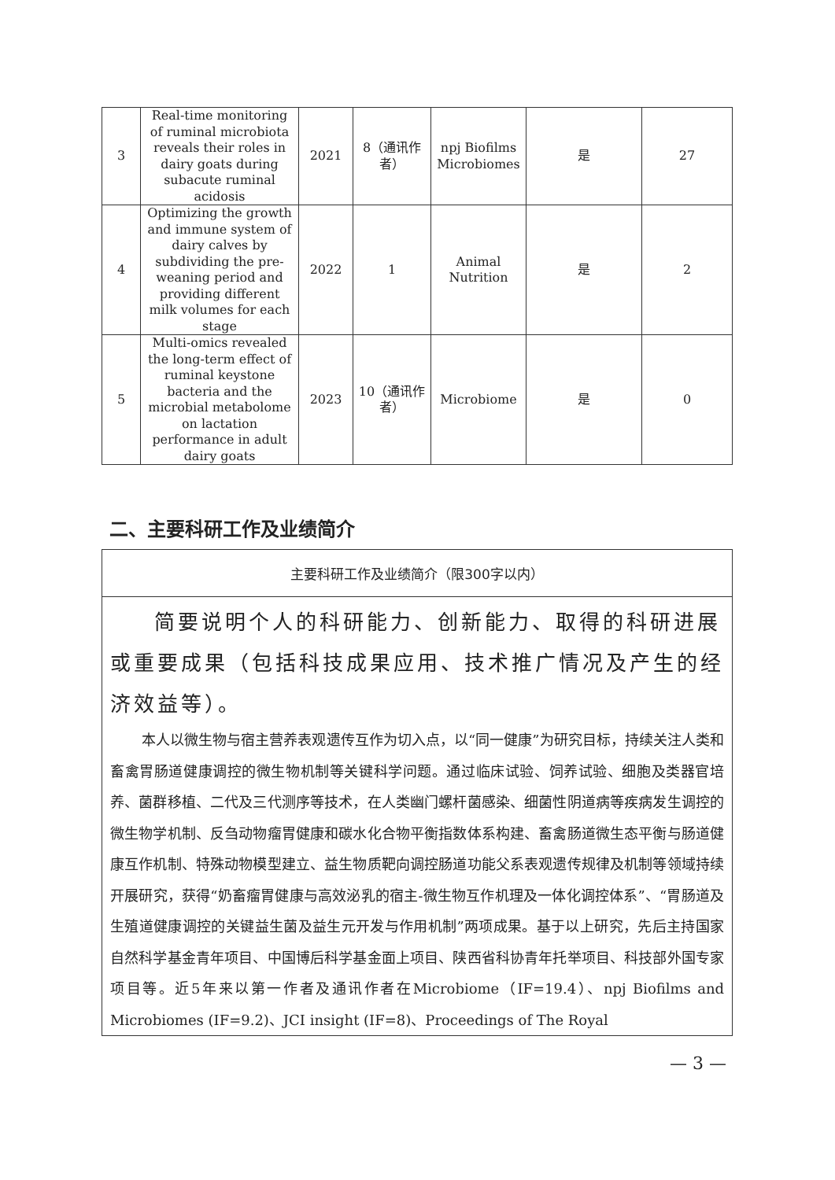| 3 | Real-time monitoring of ruminal microbiota reveals their roles in dairy goats during subacute ruminal acidosis | 2021 | 8（通讯作者） | npj Biofilms Microbiomes | 是 | 27 |
| 4 | Optimizing the growth and immune system of dairy calves by subdividing the pre-weaning period and providing different milk volumes for each stage | 2022 | 1 | Animal Nutrition | 是 | 2 |
| 5 | Multi-omics revealed the long-term effect of ruminal keystone bacteria and the microbial metabolome on lactation performance in adult dairy goats | 2023 | 10（通讯作者） | Microbiome | 是 | 0 |
二、主要科研工作及业绩简介
主要科研工作及业绩简介（限300字以内）
简要说明个人的科研能力、创新能力、取得的科研进展或重要成果（包括科技成果应用、技术推广情况及产生的经济效益等）。
本人以微生物与宿主营养表观遗传互作为切入点，以“同一健康”为研究目标，持续关注人类和畜禽胃肠道健康调控的微生物机制等关键科学问题。通过临床试验、饲养试验、细胞及类器官培养、菌群移植、二代及三代测序等技术，在人类幽门螺杆菌感染、细菌性阴道病等疾病发生调控的微生物学机制、反刍动物瘤胃健康和碳水化合物平衡指数体系构建、畜禽肠道微生态平衡与肠道健康互作机制、特殊动物模型建立、益生物质靶向调控肠道功能父系表观遗传规律及机制等领域持续开展研究，获得“奶畜瘤胃健康与高效泌乳的宿主-微生物互作机理及一体化调控体系”、“胃肠道及生殖道健康调控的关键益生菌及益生元开发与作用机制”两项成果。基于以上研究，先后主持国家自然科学基金青年项目、中国博后科学基金面上项目、陕西省科协青年托举项目、科技部外国专家项目等。近5年来以第一作者及通讯作者在Microbiome（IF=19.4）、npj Biofilms and Microbiomes (IF=9.2)、JCI insight (IF=8)、Proceedings of The Royal
— 3 —